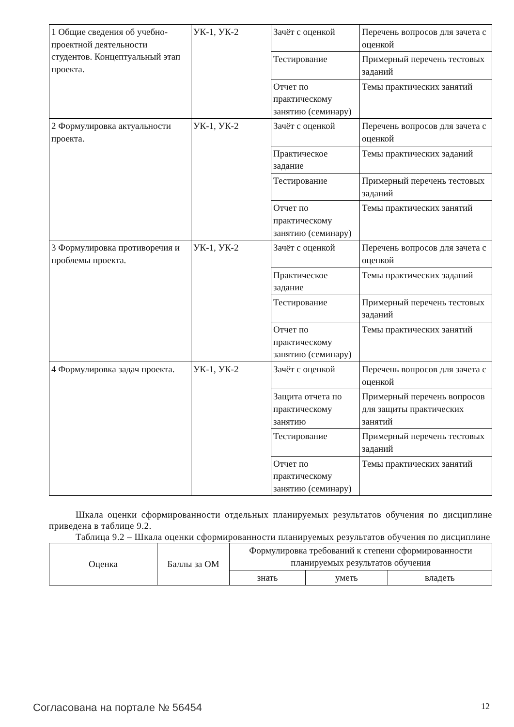| 1 Общие сведения об учебно-проектной деятельности студентов. Концептуальный этап проекта. | УК-1, УК-2 | Зачёт с оценкой | Перечень вопросов для зачета с оценкой |
| | | Тестирование | Примерный перечень тестовых заданий |
| | | Отчет по практическому занятию (семинару) | Темы практических занятий |
| 2 Формулировка актуальности проекта. | УК-1, УК-2 | Зачёт с оценкой | Перечень вопросов для зачета с оценкой |
| | | Практическое задание | Темы практических заданий |
| | | Тестирование | Примерный перечень тестовых заданий |
| | | Отчет по практическому занятию (семинару) | Темы практических занятий |
| 3 Формулировка противоречия и проблемы проекта. | УК-1, УК-2 | Зачёт с оценкой | Перечень вопросов для зачета с оценкой |
| | | Практическое задание | Темы практических заданий |
| | | Тестирование | Примерный перечень тестовых заданий |
| | | Отчет по практическому занятию (семинару) | Темы практических занятий |
| 4 Формулировка задач проекта. | УК-1, УК-2 | Зачёт с оценкой | Перечень вопросов для зачета с оценкой |
| | | Защита отчета по практическому занятию | Примерный перечень вопросов для защиты практических занятий |
| | | Тестирование | Примерный перечень тестовых заданий |
| | | Отчет по практическому занятию (семинару) | Темы практических занятий |
Шкала оценки сформированности отдельных планируемых результатов обучения по дисциплине приведена в таблице 9.2.
Таблица 9.2 – Шкала оценки сформированности планируемых результатов обучения по дисциплине
| Оценка | Баллы за ОМ | Формулировка требований к степени сформированности планируемых результатов обучения | | |
| --- | --- | --- | --- | --- |
| | | знать | уметь | владеть |
Согласована на портале № 56454 12